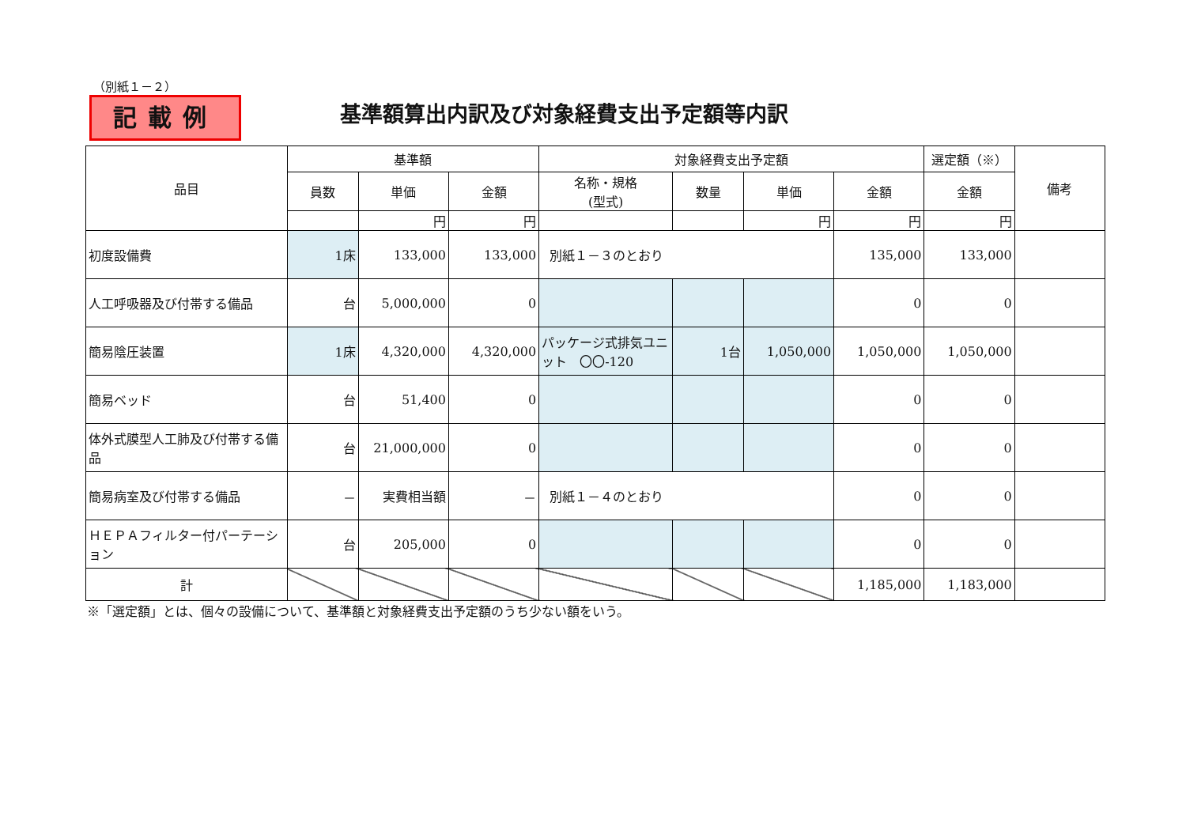（別紙１－２）
記載例
基準額算出内訳及び対象経費支出予定額等内訳
| 品目 | 基準額 | | | 対象経費支出予定額 | | | | 選定額（※） | 備考 |
| --- | --- | --- | --- | --- | --- | --- | --- | --- | --- |
| | 員数 | 単価 | 金額 | 名称・規格 (型式) | 数量 | 単価 | 金額 | 金額 | |
| | | 円 | 円 | | | 円 | 円 | 円 | |
| 初度設備費 | 1床 | 133,000 | 133,000 | 別紙１－３のとおり | | | 135,000 | 133,000 | |
| 人工呼吸器及び付帯する備品 | 台 | 5,000,000 | 0 | | | | 0 | 0 | |
| 簡易陰圧装置 | 1床 | 4,320,000 | 4,320,000 | パッケージ式排気ユニット 〇〇-120 | 1台 | 1,050,000 | 1,050,000 | 1,050,000 | |
| 簡易ベッド | 台 | 51,400 | 0 | | | | 0 | 0 | |
| 体外式膜型人工肺及び付帯する備品 | 台 | 21,000,000 | 0 | | | | 0 | 0 | |
| 簡易病室及び付帯する備品 | － | 実費相当額 | － | 別紙１－４のとおり | | | 0 | 0 | |
| ＨＥＰＡフィルター付パーテーション | 台 | 205,000 | 0 | | | | 0 | 0 | |
| 計 | | | | | | | 1,185,000 | 1,183,000 | |
※「選定額」とは、個々の設備について、基準額と対象経費支出予定額のうち少ない額をいう。